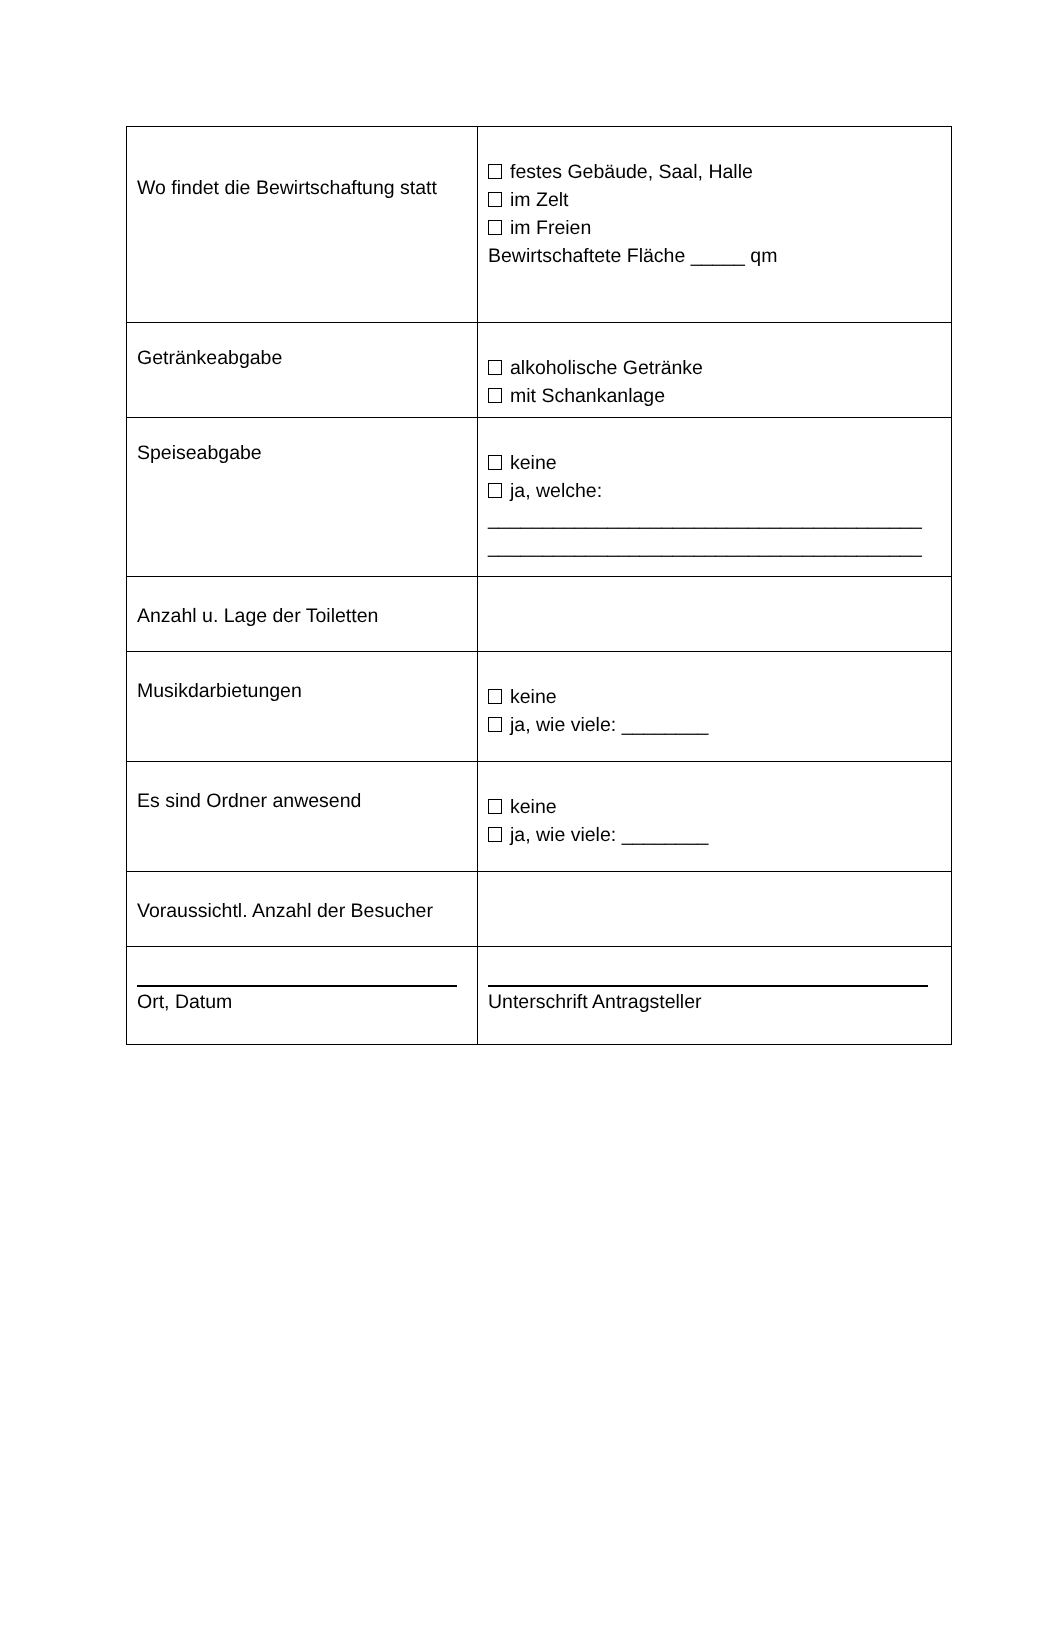| Wo findet die Bewirtschaftung statt | festes Gebäude, Saal, Halle im Zelt im Freien Bewirtschaftete Fläche _____ qm |
| Getränkeabgabe | alkoholische Getränke mit Schankanlage |
| Speiseabgabe | keine ja, welche: ________________________________________ ________________________________________ |
| Anzahl u. Lage der Toiletten | |
| Musikdarbietungen | keine ja, wie viele: ________ |
| Es sind Ordner anwesend | keine ja, wie viele: ________ |
| Voraussichtl. Anzahl der Besucher | |
| Ort, Datum | Unterschrift Antragsteller |